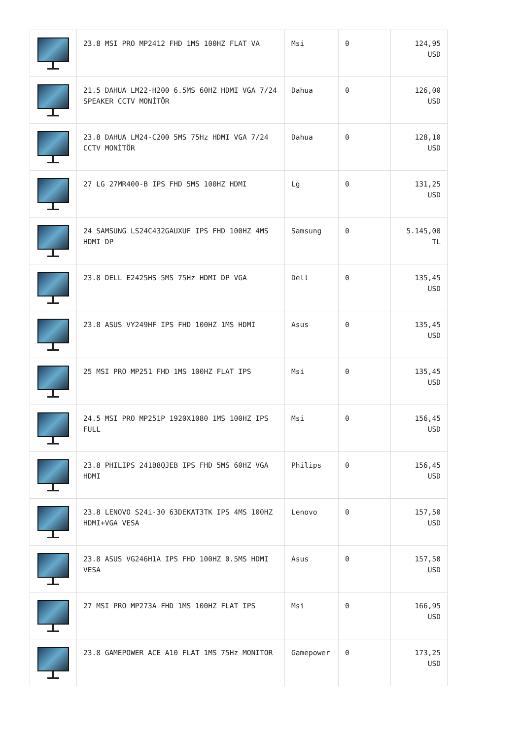| | 23.8 MSI PRO MP2412 FHD 1MS 100HZ FLAT VA | Msi | 0 | 124,95 USD |
| | 21.5 DAHUA LM22-H200 6.5MS 60HZ HDMI VGA 7/24 SPEAKER CCTV MONİTÖR | Dahua | 0 | 126,00 USD |
| | 23.8 DAHUA LM24-C200 5MS 75Hz HDMI VGA 7/24 CCTV MONİTÖR | Dahua | 0 | 128,10 USD |
| | 27 LG 27MR400-B IPS FHD 5MS 100HZ HDMI | Lg | 0 | 131,25 USD |
| | 24 SAMSUNG LS24C432GAUXUF IPS FHD 100HZ 4MS HDMI DP | Samsung | 0 | 5.145,00 TL |
| | 23.8 DELL E2425HS 5MS 75Hz HDMI DP VGA | Dell | 0 | 135,45 USD |
| | 23.8 ASUS VY249HF IPS FHD 100HZ 1MS HDMI | Asus | 0 | 135,45 USD |
| | 25 MSI PRO MP251 FHD 1MS 100HZ FLAT IPS | Msi | 0 | 135,45 USD |
| | 24.5 MSI PRO MP251P 1920X1080 1MS 100HZ IPS FULL | Msi | 0 | 156,45 USD |
| | 23.8 PHILIPS 241B8QJEB IPS FHD 5MS 60HZ VGA HDMI | Philips | 0 | 156,45 USD |
| | 23.8 LENOVO S24i-30 63DEKAT3TK IPS 4MS 100HZ HDMI+VGA VESA | Lenovo | 0 | 157,50 USD |
| | 23.8 ASUS VG246H1A IPS FHD 100HZ 0.5MS HDMI VESA | Asus | 0 | 157,50 USD |
| | 27 MSI PRO MP273A FHD 1MS 100HZ FLAT IPS | Msi | 0 | 166,95 USD |
| | 23.8 GAMEPOWER ACE A10 FLAT 1MS 75Hz MONITOR | Gamepower | 0 | 173,25 USD |